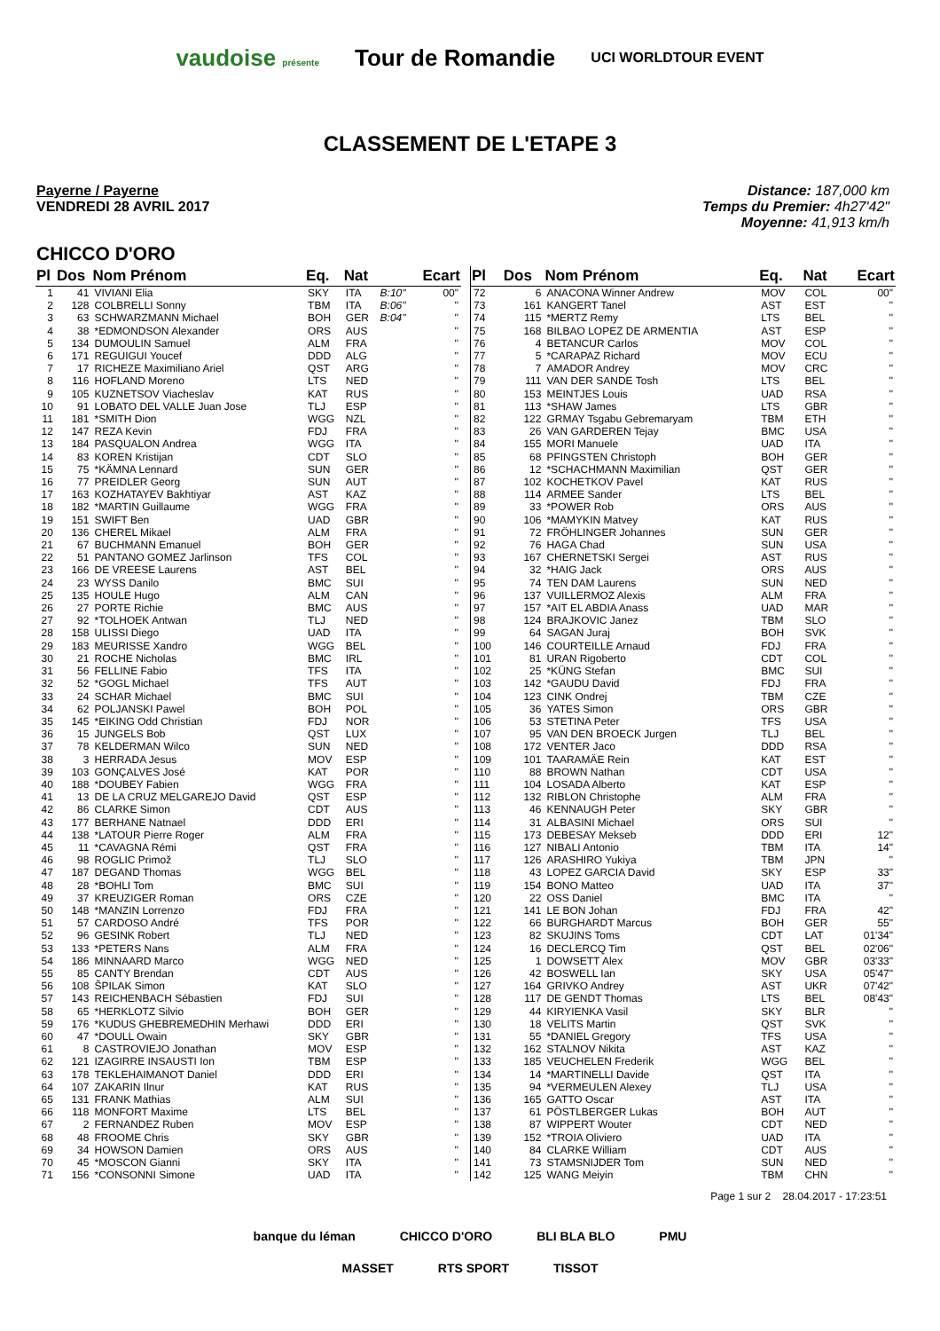vaudoise présente Tour de Romandie UCI WORLDTOUR EVENT
CLASSEMENT DE L'ETAPE 3
Payerne / Payerne
VENDREDI 28 AVRIL 2017
Distance: 187,000 km
Temps du Premier: 4h27'42"
Moyenne: 41,913 km/h
CHICCO D'ORO
| Pl | Dos | Nom Prénom | Eq. | Nat | | Ecart |
| --- | --- | --- | --- | --- | --- | --- |
| 1 | 41 | VIVIANI Elia | SKY | ITA | B:10" | 00" |
| 2 | 128 | COLBRELLI Sonny | TBM | ITA | B:06" | '' |
| 3 | 63 | SCHWARZMANN Michael | BOH | GER | B:04" | '' |
| 4 | 38 | *EDMONDSON Alexander | ORS | AUS | | '' |
| 5 | 134 | DUMOULIN Samuel | ALM | FRA | | '' |
| 6 | 171 | REGUIGUI Youcef | DDD | ALG | | '' |
| 7 | 17 | RICHEZE Maximiliano Ariel | QST | ARG | | '' |
| 8 | 116 | HOFLAND Moreno | LTS | NED | | '' |
| 9 | 105 | KUZNETSOV Viacheslav | KAT | RUS | | '' |
| 10 | 91 | LOBATO DEL VALLE Juan Jose | TLJ | ESP | | '' |
| 11 | 181 | *SMITH Dion | WGG | NZL | | '' |
| 12 | 147 | REZA Kevin | FDJ | FRA | | '' |
| 13 | 184 | PASQUALON Andrea | WGG | ITA | | '' |
| 14 | 83 | KOREN Kristijan | CDT | SLO | | '' |
| 15 | 75 | *KÄMNA Lennard | SUN | GER | | '' |
| 16 | 77 | PREIDLER Georg | SUN | AUT | | '' |
| 17 | 163 | KOZHATAYEV Bakhtiyar | AST | KAZ | | '' |
| 18 | 182 | *MARTIN Guillaume | WGG | FRA | | '' |
| 19 | 151 | SWIFT Ben | UAD | GBR | | '' |
| 20 | 136 | CHEREL Mikael | ALM | FRA | | '' |
| 21 | 67 | BUCHMANN Emanuel | BOH | GER | | '' |
| 22 | 51 | PANTANO GOMEZ Jarlinson | TFS | COL | | '' |
| 23 | 166 | DE VREESE Laurens | AST | BEL | | '' |
| 24 | 23 | WYSS Danilo | BMC | SUI | | '' |
| 25 | 135 | HOULE Hugo | ALM | CAN | | '' |
| 26 | 27 | PORTE Richie | BMC | AUS | | '' |
| 27 | 92 | *TOLHOEK Antwan | TLJ | NED | | '' |
| 28 | 158 | ULISSI Diego | UAD | ITA | | '' |
| 29 | 183 | MEURISSE Xandro | WGG | BEL | | '' |
| 30 | 21 | ROCHE Nicholas | BMC | IRL | | '' |
| 31 | 56 | FELLINE Fabio | TFS | ITA | | '' |
| 32 | 52 | *GOGL Michael | TFS | AUT | | '' |
| 33 | 24 | SCHAR Michael | BMC | SUI | | '' |
| 34 | 62 | POLJANSKI Pawel | BOH | POL | | '' |
| 35 | 145 | *EIKING Odd Christian | FDJ | NOR | | '' |
| 36 | 15 | JUNGELS Bob | QST | LUX | | '' |
| 37 | 78 | KELDERMAN Wilco | SUN | NED | | '' |
| 38 | 3 | HERRADA Jesus | MOV | ESP | | '' |
| 39 | 103 | GONÇALVES José | KAT | POR | | '' |
| 40 | 188 | *DOUBEY Fabien | WGG | FRA | | '' |
| 41 | 13 | DE LA CRUZ MELGAREJO David | QST | ESP | | '' |
| 42 | 86 | CLARKE Simon | CDT | AUS | | '' |
| 43 | 177 | BERHANE Natnael | DDD | ERI | | '' |
| 44 | 138 | *LATOUR Pierre Roger | ALM | FRA | | '' |
| 45 | 11 | *CAVAGNA Rémi | QST | FRA | | '' |
| 46 | 98 | ROGLIC Primož | TLJ | SLO | | '' |
| 47 | 187 | DEGAND Thomas | WGG | BEL | | '' |
| 48 | 28 | *BOHLI Tom | BMC | SUI | | '' |
| 49 | 37 | KREUZIGER Roman | ORS | CZE | | '' |
| 50 | 148 | *MANZIN Lorrenzo | FDJ | FRA | | '' |
| 51 | 57 | CARDOSO André | TFS | POR | | '' |
| 52 | 96 | GESINK Robert | TLJ | NED | | '' |
| 53 | 133 | *PETERS Nans | ALM | FRA | | '' |
| 54 | 186 | MINNAARD Marco | WGG | NED | | '' |
| 55 | 85 | CANTY Brendan | CDT | AUS | | '' |
| 56 | 108 | ŠPILAK Simon | KAT | SLO | | '' |
| 57 | 143 | REICHENBACH Sébastien | FDJ | SUI | | '' |
| 58 | 65 | *HERKLOTZ Silvio | BOH | GER | | '' |
| 59 | 176 | *KUDUS GHEBREMEDHIN Merhawi | DDD | ERI | | '' |
| 60 | 47 | *DOULL Owain | SKY | GBR | | '' |
| 61 | 8 | CASTROVIEJO Jonathan | MOV | ESP | | '' |
| 62 | 121 | IZAGIRRE INSAUSTI Ion | TBM | ESP | | '' |
| 63 | 178 | TEKLEHAIMANOT Daniel | DDD | ERI | | '' |
| 64 | 107 | ZAKARIN Ilnur | KAT | RUS | | '' |
| 65 | 131 | FRANK Mathias | ALM | SUI | | '' |
| 66 | 118 | MONFORT Maxime | LTS | BEL | | '' |
| 67 | 2 | FERNANDEZ Ruben | MOV | ESP | | '' |
| 68 | 48 | FROOME Chris | SKY | GBR | | '' |
| 69 | 34 | HOWSON Damien | ORS | AUS | | '' |
| 70 | 45 | *MOSCON Gianni | SKY | ITA | | '' |
| 71 | 156 | *CONSONNI Simone | UAD | ITA | | '' |
| Pl | Dos | Nom Prénom | Eq. | Nat | Ecart |
| --- | --- | --- | --- | --- | --- |
| 72 | 6 | ANACONA Winner Andrew | MOV | COL | 00" |
| 73 | 161 | KANGERT Tanel | AST | EST | '' |
| 74 | 115 | *MERTZ Remy | LTS | BEL | '' |
| 75 | 168 | BILBAO LOPEZ DE ARMENTIA | AST | ESP | '' |
| 76 | 4 | BETANCUR Carlos | MOV | COL | '' |
| 77 | 5 | *CARAPAZ Richard | MOV | ECU | '' |
| 78 | 7 | AMADOR Andrey | MOV | CRC | '' |
| 79 | 111 | VAN DER SANDE Tosh | LTS | BEL | '' |
| 80 | 153 | MEINTJES Louis | UAD | RSA | '' |
| 81 | 113 | *SHAW James | LTS | GBR | '' |
| 82 | 122 | GRMAY Tsgabu Gebremaryam | TBM | ETH | '' |
| 83 | 26 | VAN GARDEREN Tejay | BMC | USA | '' |
| 84 | 155 | MORI Manuele | UAD | ITA | '' |
| 85 | 68 | PFINGSTEN Christoph | BOH | GER | '' |
| 86 | 12 | *SCHACHMANN Maximilian | QST | GER | '' |
| 87 | 102 | KOCHETKOV Pavel | KAT | RUS | '' |
| 88 | 114 | ARMEE Sander | LTS | BEL | '' |
| 89 | 33 | *POWER Rob | ORS | AUS | '' |
| 90 | 106 | *MAMYKIN Matvey | KAT | RUS | '' |
| 91 | 72 | FRÖHLINGER Johannes | SUN | GER | '' |
| 92 | 76 | HAGA Chad | SUN | USA | '' |
| 93 | 167 | CHERNETSKI Sergei | AST | RUS | '' |
| 94 | 32 | *HAIG Jack | ORS | AUS | '' |
| 95 | 74 | TEN DAM Laurens | SUN | NED | '' |
| 96 | 137 | VUILLERMOZ Alexis | ALM | FRA | '' |
| 97 | 157 | *AIT EL ABDIA Anass | UAD | MAR | '' |
| 98 | 124 | BRAJKOVIC Janez | TBM | SLO | '' |
| 99 | 64 | SAGAN Juraj | BOH | SVK | '' |
| 100 | 146 | COURTEILLE Arnaud | FDJ | FRA | '' |
| 101 | 81 | URAN Rigoberto | CDT | COL | '' |
| 102 | 25 | *KÜNG Stefan | BMC | SUI | '' |
| 103 | 142 | *GAUDU David | FDJ | FRA | '' |
| 104 | 123 | CINK Ondrej | TBM | CZE | '' |
| 105 | 36 | YATES Simon | ORS | GBR | '' |
| 106 | 53 | STETINA Peter | TFS | USA | '' |
| 107 | 95 | VAN DEN BROECK Jurgen | TLJ | BEL | '' |
| 108 | 172 | VENTER Jaco | DDD | RSA | '' |
| 109 | 101 | TAARAMÄE Rein | KAT | EST | '' |
| 110 | 88 | BROWN Nathan | CDT | USA | '' |
| 111 | 104 | LOSADA Alberto | KAT | ESP | '' |
| 112 | 132 | RIBLON Christophe | ALM | FRA | '' |
| 113 | 46 | KENNAUGH Peter | SKY | GBR | '' |
| 114 | 31 | ALBASINI Michael | ORS | SUI | '' |
| 115 | 173 | DEBESAY Mekseb | DDD | ERI | 12" |
| 116 | 127 | NIBALI Antonio | TBM | ITA | 14" |
| 117 | 126 | ARASHIRO Yukiya | TBM | JPN | '' |
| 118 | 43 | LOPEZ GARCIA David | SKY | ESP | 33" |
| 119 | 154 | BONO Matteo | UAD | ITA | 37" |
| 120 | 22 | OSS Daniel | BMC | ITA | '' |
| 121 | 141 | LE BON Johan | FDJ | FRA | 42" |
| 122 | 66 | BURGHARDT Marcus | BOH | GER | 55" |
| 123 | 82 | SKUJINS Toms | CDT | LAT | 01'34" |
| 124 | 16 | DECLERCQ Tim | QST | BEL | 02'06" |
| 125 | 1 | DOWSETT Alex | MOV | GBR | 03'33" |
| 126 | 42 | BOSWELL Ian | SKY | USA | 05'47" |
| 127 | 164 | GRIVKO Andrey | AST | UKR | 07'42" |
| 128 | 117 | DE GENDT Thomas | LTS | BEL | 08'43" |
| 129 | 44 | KIRYIENKA Vasil | SKY | BLR | '' |
| 130 | 18 | VELITS Martin | QST | SVK | '' |
| 131 | 55 | *DANIEL Gregory | TFS | USA | '' |
| 132 | 162 | STALNOV Nikita | AST | KAZ | '' |
| 133 | 185 | VEUCHELEN Frederik | WGG | BEL | '' |
| 134 | 14 | *MARTINELLI Davide | QST | ITA | '' |
| 135 | 94 | *VERMEULEN Alexey | TLJ | USA | '' |
| 136 | 165 | GATTO Oscar | AST | ITA | '' |
| 137 | 61 | PÖSTLBERGER Lukas | BOH | AUT | '' |
| 138 | 87 | WIPPERT Wouter | CDT | NED | '' |
| 139 | 152 | *TROIA Oliviero | UAD | ITA | '' |
| 140 | 84 | CLARKE William | CDT | AUS | '' |
| 141 | 73 | STAMSNIJDER Tom | SUN | NED | '' |
| 142 | 125 | WANG Meiyin | TBM | CHN | '' |
Page 1 sur 2 28.04.2017 - 17:23:51
banque du léman CHICCO D'ORO BLI BLA BLO PMU
MASSET RTS SPORT TISSOT